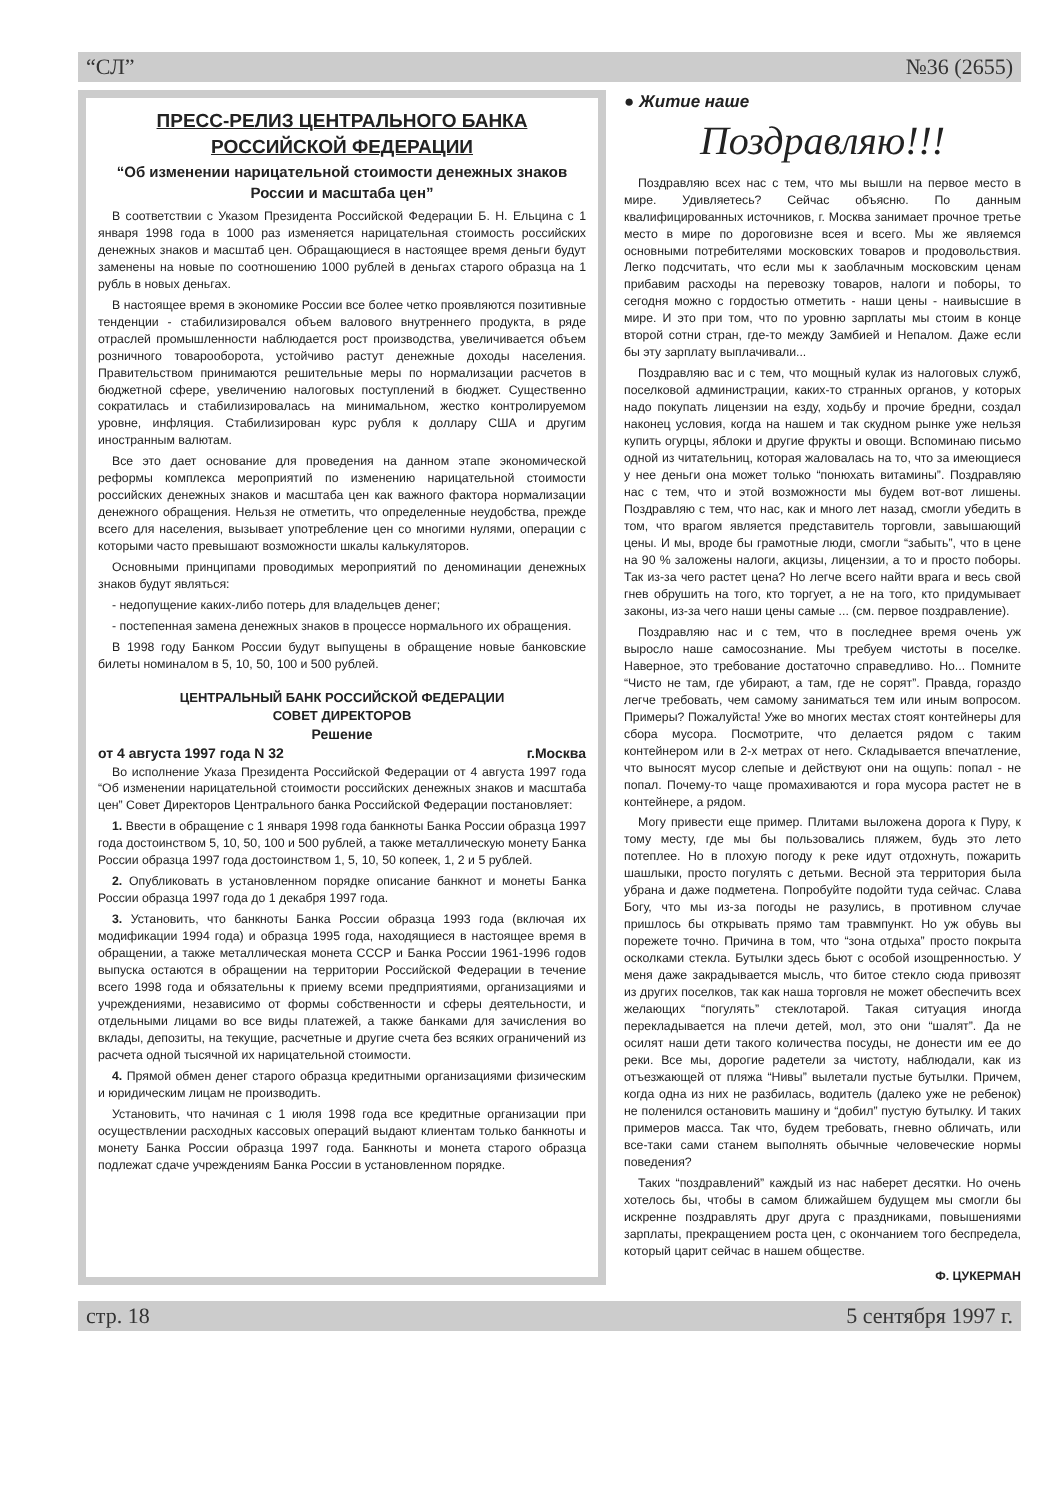“СЛ” №36 (2655)
ПРЕСС-РЕЛИЗ ЦЕНТРАЛЬНОГО БАНКА РОССИЙСКОЙ ФЕДЕРАЦИИ
“Об изменении нарицательной стоимости денежных знаков России и масштаба цен”
В соответствии с Указом Президента Российской Федерации Б. Н. Ельцина с 1 января 1998 года в 1000 раз изменяется нарицательная стоимость российских денежных знаков и масштаб цен. Обращающиеся в настоящее время деньги будут заменены на новые по соотношению 1000 рублей в деньгах старого образца на 1 рубль в новых деньгах.
В настоящее время в экономике России все более четко проявляются позитивные тенденции - стабилизировался объем валового внутреннего продукта, в ряде отраслей промышленности наблюдается рост производства, увеличивается объем розничного товарооборота, устойчиво растут денежные доходы населения. Правительством принимаются решительные меры по нормализации расчетов в бюджетной сфере, увеличению налоговых поступлений в бюджет. Существенно сократилась и стабилизировалась на минимальном, жестко контролируемом уровне, инфляция. Стабилизирован курс рубля к доллару США и другим иностранным валютам.
Все это дает основание для проведения на данном этапе экономической реформы комплекса мероприятий по изменению нарицательной стоимости российских денежных знаков и масштаба цен как важного фактора нормализации денежного обращения. Нельзя не отметить, что определенные неудобства, прежде всего для населения, вызывает употребление цен со многими нулями, операции с которыми часто превышают возможности шкалы калькуляторов.
Основными принципами проводимых мероприятий по деноминации денежных знаков будут являться:
- недопущение каких-либо потерь для владельцев денег;
- постепенная замена денежных знаков в процессе нормального их обращения.
В 1998 году Банком России будут выпущены в обращение новые банковские билеты номиналом в 5, 10, 50, 100 и 500 рублей.
ЦЕНТРАЛЬНЫЙ БАНК РОССИЙСКОЙ ФЕДЕРАЦИИ
СОВЕТ ДИРЕКТОРОВ
Решение
от 4 августа 1997 года N 32 г.Москва
Во исполнение Указа Президента Российской Федерации от 4 августа 1997 года “Об изменении нарицательной стоимости российских денежных знаков и масштаба цен” Совет Директоров Центрального банка Российской Федерации постановляет:
1. Ввести в обращение с 1 января 1998 года банкноты Банка России образца 1997 года достоинством 5, 10, 50, 100 и 500 рублей, а также металлическую монету Банка России образца 1997 года достоинством 1, 5, 10, 50 копеек, 1, 2 и 5 рублей.
2. Опубликовать в установленном порядке описание банкнот и монеты Банка России образца 1997 года до 1 декабря 1997 года.
3. Установить, что банкноты Банка России образца 1993 года (включая их модификации 1994 года) и образца 1995 года, находящиеся в настоящее время в обращении, а также металлическая монета СССР и Банка России 1961-1996 годов выпуска остаются в обращении на территории Российской Федерации в течение всего 1998 года и обязательны к приему всеми предприятиями, организациями и учреждениями, независимо от формы собственности и сферы деятельности, и отдельными лицами во все виды платежей, а также банками для зачисления во вклады, депозиты, на текущие, расчетные и другие счета без всяких ограничений из расчета одной тысячной их нарицательной стоимости.
4. Прямой обмен денег старого образца кредитными организациями физическим и юридическим лицам не производить.
Установить, что начиная с 1 июля 1998 года все кредитные организации при осуществлении расходных кассовых операций выдают клиентам только банкноты и монету Банка России образца 1997 года. Банкноты и монета старого образца подлежат сдаче учреждениям Банка России в установленном порядке.
● Житие наше
Поздравляю!!!
Поздравляю всех нас с тем, что мы вышли на первое место в мире. Удивляетесь? Сейчас объясню. По данным квалифицированных источников, г. Москва занимает прочное третье место в мире по дороговизне всея и всего. Мы же являемся основными потребителями московских товаров и продовольствия. Легко подсчитать, что если мы к заоблачным московским ценам прибавим расходы на перевозку товаров, налоги и поборы, то сегодня можно с гордостью отметить - наши цены - наивысшие в мире. И это при том, что по уровню зарплаты мы стоим в конце второй сотни стран, где-то между Замбией и Непалом. Даже если бы эту зарплату выплачивали...
Поздравляю вас и с тем, что мощный кулак из налоговых служб, поселковой администрации, каких-то странных органов, у которых надо покупать лицензии на езду, ходьбу и прочие бредни, создал наконец условия, когда на нашем и так скудном рынке уже нельзя купить огурцы, яблоки и другие фрукты и овощи. Вспоминаю письмо одной из читательниц, которая жаловалась на то, что за имеющиеся у нее деньги она может только “понюхать витамины”. Поздравляю нас с тем, что и этой возможности мы будем вот-вот лишены. Поздравляю с тем, что нас, как и много лет назад, смогли убедить в том, что врагом является представитель торговли, завышающий цены. И мы, вроде бы грамотные люди, смогли “забыть”, что в цене на 90 % заложены налоги, акцизы, лицензии, а то и просто поборы. Так из-за чего растет цена? Но легче всего найти врага и весь свой гнев обрушить на того, кто торгует, а не на того, кто придумывает законы, из-за чего наши цены самые ... (см. первое поздравление).
Поздравляю нас и с тем, что в последнее время очень уж выросло наше самосознание. Мы требуем чистоты в поселке. Наверное, это требование достаточно справедливо. Но... Помните “Чисто не там, где убирают, а там, где не сорят”. Правда, гораздо легче требовать, чем самому заниматься тем или иным вопросом. Примеры? Пожалуйста! Уже во многих местах стоят контейнеры для сбора мусора. Посмотрите, что делается рядом с таким контейнером или в 2-х метрах от него. Складывается впечатление, что выносят мусор слепые и действуют они на ощупь: попал - не попал. Почему-то чаще промахиваются и гора мусора растет не в контейнере, а рядом.
Могу привести еще пример. Плитами выложена дорога к Пуру, к тому месту, где мы бы пользовались пляжем, будь это лето потеплее. Но в плохую погоду к реке идут отдохнуть, пожарить шашлыки, просто погулять с детьми. Весной эта территория была убрана и даже подметена. Попробуйте подойти туда сейчас. Слава Богу, что мы из-за погоды не разулись, в противном случае пришлось бы открывать прямо там травмпункт. Но уж обувь вы порежете точно. Причина в том, что “зона отдыха” просто покрыта осколками стекла. Бутылки здесь бьют с особой изощренностью. У меня даже закрадывается мысль, что битое стекло сюда привозят из других поселков, так как наша торговля не может обеспечить всех желающих “погулять” стеклотарой. Такая ситуация иногда перекладывается на плечи детей, мол, это они “шалят”. Да не осилят наши дети такого количества посуды, не донести им ее до реки. Все мы, дорогие радетели за чистоту, наблюдали, как из отъезжающей от пляжа “Нивы” вылетали пустые бутылки. Причем, когда одна из них не разбилась, водитель (далеко уже не ребенок) не поленился остановить машину и “добил” пустую бутылку. И таких примеров масса. Так что, будем требовать, гневно обличать, или все-таки сами станем выполнять обычные человеческие нормы поведения?
Таких “поздравлений” каждый из нас наберет десятки. Но очень хотелось бы, чтобы в самом ближайшем будущем мы смогли бы искренне поздравлять друг друга с праздниками, повышениями зарплаты, прекращением роста цен, с окончанием того беспредела, который царит сейчас в нашем обществе.
Ф. ЦУКЕРМАН
стр. 18 5 сентября 1997 г.